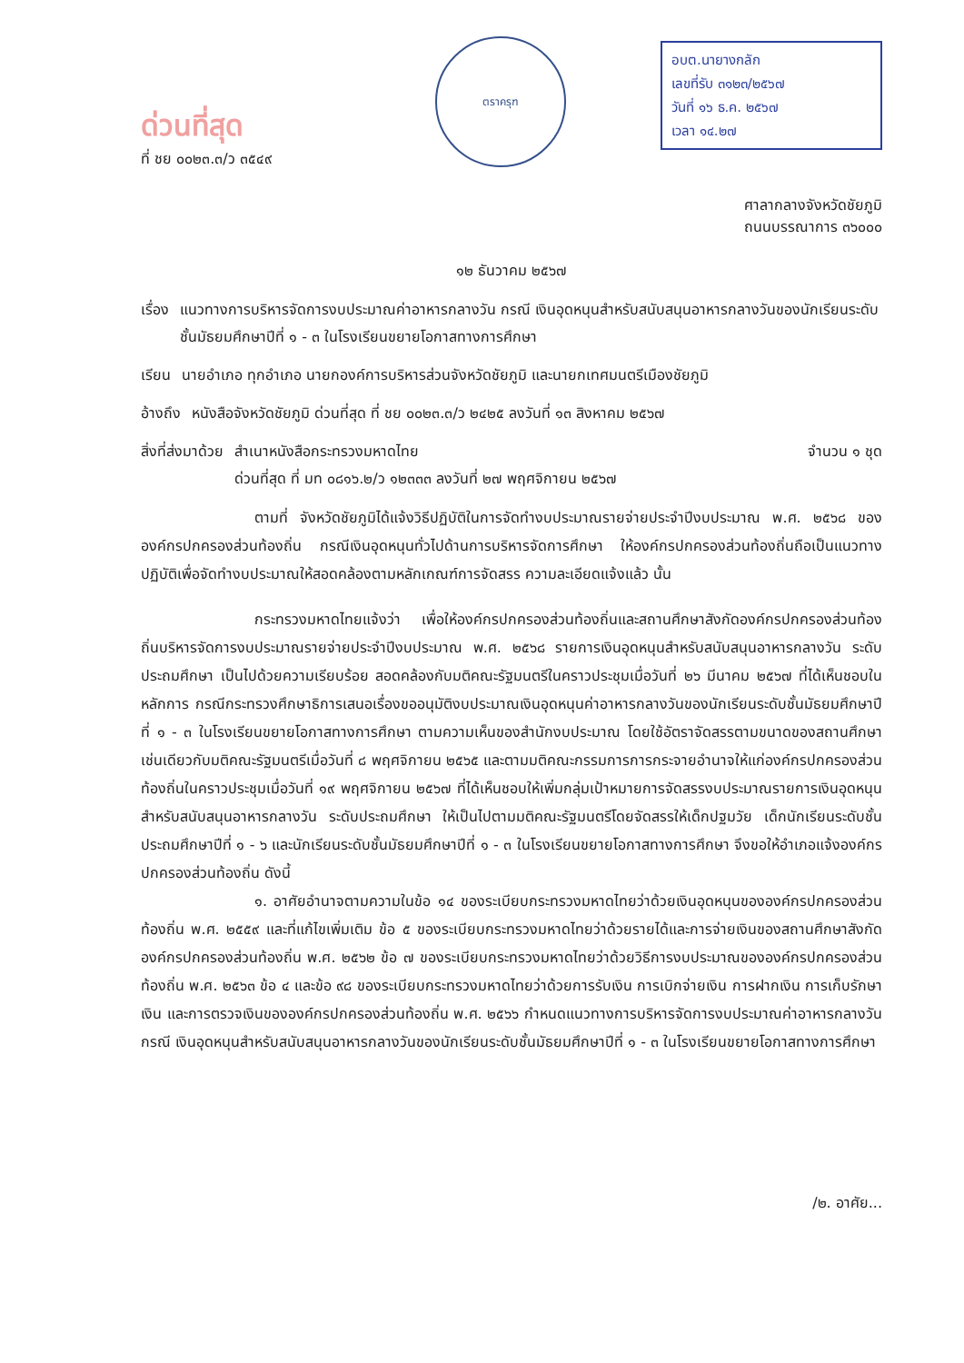ด่วนที่สุด
ที่ ชย ๐๐๒๓.๓/ว ๓๕๔๙
ตราครุฑ
อบต.นายางกลัก
เลขที่รับ ๓๑๒๓/๒๕๖๗
วันที่ ๑๖ ธ.ค. ๒๕๖๗
เวลา ๑๔.๒๗
ศาลากลางจังหวัดชัยภูมิ
ถนนบรรณาการ ๓๖๐๐๐
๑๒ ธันวาคม ๒๕๖๗
เรื่อง แนวทางการบริหารจัดการงบประมาณค่าอาหารกลางวัน กรณี เงินอุดหนุนสำหรับสนับสนุนอาหารกลางวันของนักเรียนระดับชั้นมัธยมศึกษาปีที่ ๑ - ๓ ในโรงเรียนขยายโอกาสทางการศึกษา
เรียน นายอำเภอ ทุกอำเภอ นายกองค์การบริหารส่วนจังหวัดชัยภูมิ และนายกเทศมนตรีเมืองชัยภูมิ
อ้างถึง หนังสือจังหวัดชัยภูมิ ด่วนที่สุด ที่ ชย ๐๐๒๓.๓/ว ๒๔๒๕ ลงวันที่ ๑๓ สิงหาคม ๒๕๖๗
สิ่งที่ส่งมาด้วย สำเนาหนังสือกระทรวงมหาดไทย
ด่วนที่สุด ที่ มท ๐๘๑๖.๒/ว ๑๒๓๓๓ ลงวันที่ ๒๗ พฤศจิกายน ๒๕๖๗ จำนวน ๑ ชุด
ตามที่ จังหวัดชัยภูมิได้แจ้งวิธีปฏิบัติในการจัดทำงบประมาณรายจ่ายประจำปีงบประมาณ พ.ศ. ๒๕๖๘ ขององค์กรปกครองส่วนท้องถิ่น กรณีเงินอุดหนุนทั่วไปด้านการบริหารจัดการศึกษา ให้องค์กรปกครองส่วนท้องถิ่นถือเป็นแนวทางปฏิบัติเพื่อจัดทำงบประมาณให้สอดคล้องตามหลักเกณฑ์การจัดสรร ความละเอียดแจ้งแล้ว นั้น
กระทรวงมหาดไทยแจ้งว่า เพื่อให้องค์กรปกครองส่วนท้องถิ่นและสถานศึกษาสังกัดองค์กรปกครองส่วนท้องถิ่นบริหารจัดการงบประมาณรายจ่ายประจำปีงบประมาณ พ.ศ. ๒๕๖๘ รายการเงินอุดหนุนสำหรับสนับสนุนอาหารกลางวัน ระดับประถมศึกษา เป็นไปด้วยความเรียบร้อย สอดคล้องกับมติคณะรัฐมนตรีในคราวประชุมเมื่อวันที่ ๒๖ มีนาคม ๒๕๖๗ ที่ได้เห็นชอบในหลักการ กรณีกระทรวงศึกษาธิการเสนอเรื่องขออนุมัติงบประมาณเงินอุดหนุนค่าอาหารกลางวันของนักเรียนระดับชั้นมัธยมศึกษาปีที่ ๑ - ๓ ในโรงเรียนขยายโอกาสทางการศึกษา ตามความเห็นของสำนักงบประมาณ โดยใช้อัตราจัดสรรตามขนาดของสถานศึกษาเช่นเดียวกับมติคณะรัฐมนตรีเมื่อวันที่ ๘ พฤศจิกายน ๒๕๖๕ และตามมติคณะกรรมการการกระจายอำนาจให้แก่องค์กรปกครองส่วนท้องถิ่นในคราวประชุมเมื่อวันที่ ๑๙ พฤศจิกายน ๒๕๖๗ ที่ได้เห็นชอบให้เพิ่มกลุ่มเป้าหมายการจัดสรรงบประมาณรายการเงินอุดหนุนสำหรับสนับสนุนอาหารกลางวัน ระดับประถมศึกษา ให้เป็นไปตามมติคณะรัฐมนตรีโดยจัดสรรให้เด็กปฐมวัย เด็กนักเรียนระดับชั้นประถมศึกษาปีที่ ๑ - ๖ และนักเรียนระดับชั้นมัธยมศึกษาปีที่ ๑ - ๓ ในโรงเรียนขยายโอกาสทางการศึกษา จึงขอให้อำเภอแจ้งองค์กรปกครองส่วนท้องถิ่น ดังนี้
๑. อาศัยอำนาจตามความในข้อ ๑๔ ของระเบียบกระทรวงมหาดไทยว่าด้วยเงินอุดหนุนขององค์กรปกครองส่วนท้องถิ่น พ.ศ. ๒๕๕๙ และที่แก้ไขเพิ่มเติม ข้อ ๕ ของระเบียบกระทรวงมหาดไทยว่าด้วยรายได้และการจ่ายเงินของสถานศึกษาสังกัดองค์กรปกครองส่วนท้องถิ่น พ.ศ. ๒๕๖๒ ข้อ ๗ ของระเบียบกระทรวงมหาดไทยว่าด้วยวิธีการงบประมาณขององค์กรปกครองส่วนท้องถิ่น พ.ศ. ๒๕๖๓ ข้อ ๔ และข้อ ๙๘ ของระเบียบกระทรวงมหาดไทยว่าด้วยการรับเงิน การเบิกจ่ายเงิน การฝากเงิน การเก็บรักษาเงิน และการตรวจเงินขององค์กรปกครองส่วนท้องถิ่น พ.ศ. ๒๕๖๖ กำหนดแนวทางการบริหารจัดการงบประมาณค่าอาหารกลางวัน กรณี เงินอุดหนุนสำหรับสนับสนุนอาหารกลางวันของนักเรียนระดับชั้นมัธยมศึกษาปีที่ ๑ - ๓ ในโรงเรียนขยายโอกาสทางการศึกษา
/๒. อาศัย...